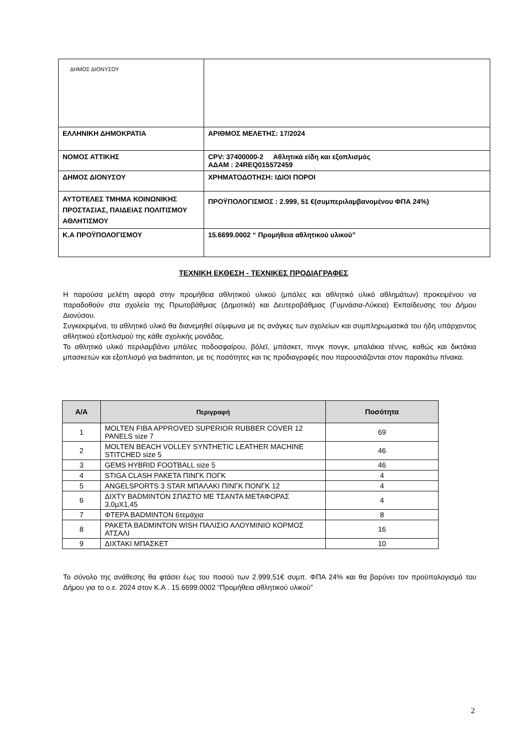| ΔΗΜΟΣ ΔΙΟΝΥΣΟΥ | |
| ΕΛΛΗΝΙΚΗ ΔΗΜΟΚΡΑΤΙΑ | ΑΡΙΘΜΟΣ ΜΕΛΕΤΗΣ: 17/2024 |
| ΝΟΜΟΣ ΑΤΤΙΚΗΣ | CPV: 37400000-2 Αθλητικά είδη και εξοπλισμός ΑΔΑΜ : 24REQ015572459 |
| ΔΗΜΟΣ ΔΙΟΝΥΣΟΥ | ΧΡΗΜΑΤΟΔΟΤΗΣΗ: ΙΔΙΟΙ ΠΟΡΟΙ |
| ΑΥΤΟΤΕΛΕΣ ΤΜΗΜΑ ΚΟΙΝΩΝΙΚΗΣ ΠΡΟΣΤΑΣΙΑΣ, ΠΑΙΔΕΙΑΣ ΠΟΛΙΤΙΣΜΟΥ ΑΘΛΗΤΙΣΜΟΥ | ΠΡΟΫΠΟΛΟΓΙΣΜΟΣ : 2.999, 51 €(συμπεριλαμβανομένου ΦΠΑ 24%) |
| Κ.Α ΠΡΟΫΠΟΛΟΓΙΣΜΟΥ | 15.6699.0002 “ Προμήθεια αθλητικού υλικού” |
ΤΕΧΝΙΚΗ ΕΚΘΕΣΗ - ΤΕΧΝΙΚΕΣ ΠΡΟΔΙΑΓΡΑΦΕΣ
Η παρούσα μελέτη αφορά στην προμήθεια αθλητικού υλικού (μπάλες και αθλητικό υλικό αθλημάτων) προκειμένου να παραδοθούν στα σχολεία της Πρωτοβάθμιας (Δημοτικά) και Δευτεροβάθμιας (Γυμνάσια-Λύκεια) Εκπαίδευσης του Δήμου Διονύσου.
Συγκεκριμένα, το αθλητικό υλικό θα διανεμηθεί σύμφωνα με τις ανάγκες των σχολείων και συμπληρωματικά του ήδη υπάρχοντος αθλητικού εξοπλισμού της κάθε σχολικής μονάδας.
Το αθλητικό υλικό περιλαμβάνει μπάλες ποδοσφαίρου, βόλεϊ, μπάσκετ, πινγκ πονγκ, μπαλάκια τέννις, καθώς και δικτάκια μπασκετών και εξοπλισμό για badminton, με τις ποσότητες και τις προδιαγραφές που παρουσιάζονται στον παρακάτω πίνακα.
| Α/Α | Περιγραφή | Ποσότητα |
| --- | --- | --- |
| 1 | MOLTEN FIBA APPROVED SUPERIOR RUBBER COVER 12 PANELS size 7 | 69 |
| 2 | MOLTEN BEACH VOLLEY SYNTHETIC LEATHER MACHINE STITCHED size 5 | 46 |
| 3 | GEMS HYBRID FOOTBALL size 5 | 46 |
| 4 | STIGA CLASH ΡΑΚΕΤΑ ΠΙΝΓΚ ΠΟΓΚ | 4 |
| 5 | ANGELSPORTS 3 STAR ΜΠΑΛΑΚΙ ΠΙΝΓΚ ΠΟΝΓΚ 12 | 4 |
| 6 | ΔΙΧΤΥ BADMINTON ΣΠΑΣΤΟ ΜΕ ΤΣΑΝΤΑ ΜΕΤΑΦΟΡΑΣ 3,0μΧ1,45 | 4 |
| 7 | ΦΤΕΡΑ BADMINTON 6τεμάχια | 8 |
| 8 | ΡΑΚΕΤΑ BADMINTON WISH ΠΑΛΙΣΙΟ ΑΛΟΥΜΙΝΙΟ ΚΟΡΜΟΣ ΑΤΣΑΛΙ | 16 |
| 9 | ΔΙΧΤΑΚΙ ΜΠΑΣΚΕΤ | 10 |
Το σύνολο της ανάθεσης θα φτάσει έως του ποσού των 2.999,51€ συμπ. ΦΠΑ 24% και θα βαρύνει τον προϋπολογισμό του Δήμου για το ο.ε. 2024 στον Κ.Α . 15.6699.0002 “Προμήθεια αθλητικού υλικού”
2